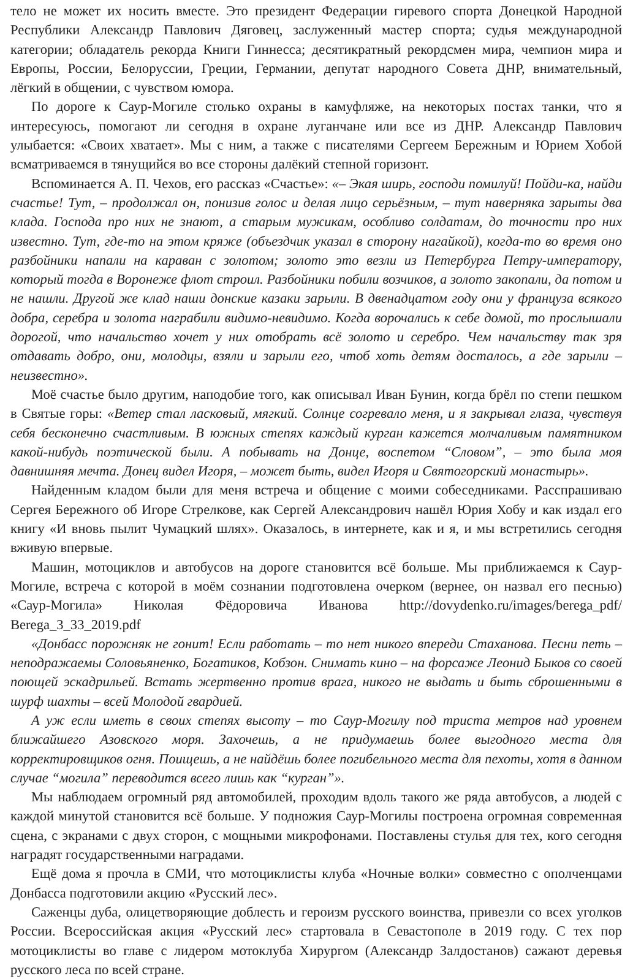тело не может их носить вместе. Это президент Федерации гиревого спорта Донецкой Народной Республики Александр Павлович Дяговец, заслуженный мастер спорта; судья международной категории; обладатель рекорда Книги Гиннесса; десятикратный рекордсмен мира, чемпион мира и Европы, России, Белоруссии, Греции, Германии, депутат народного Совета ДНР, внимательный, лёгкий в общении, с чувством юмора.
По дороге к Саур-Могиле столько охраны в камуфляже, на некоторых постах танки, что я интересуюсь, помогают ли сегодня в охране луганчане или все из ДНР. Александр Павлович улыбается: «Своих хватает». Мы с ним, а также с писателями Сергеем Бережным и Юрием Хобой всматриваемся в тянущийся во все стороны далёкий степной горизонт.
Вспоминается А. П. Чехов, его рассказ «Счастье»: «– Экая ширь, господи помилуй! Пойди-ка, найди счастье! Тут, – продолжал он, понизив голос и делая лицо серьёзным, – тут наверняка зарыты два клада. Господа про них не знают, а старым мужикам, особливо солдатам, до точности про них известно. Тут, где-то на этом кряже (объездчик указал в сторону нагайкой), когда-то во время оно разбойники напали на караван с золотом; золото это везли из Петербурга Петру-императору, который тогда в Воронеже флот строил. Разбойники побили возчиков, а золото закопали, да потом и не нашли. Другой же клад наши донские казаки зарыли. В двенадцатом году они у француза всякого добра, серебра и золота награбили видимо-невидимо. Когда ворочались к себе домой, то прослышали дорогой, что начальство хочет у них отобрать всё золото и серебро. Чем начальству так зря отдавать добро, они, молодцы, взяли и зарыли его, чтоб хоть детям досталось, а где зарыли – неизвестно».
Моё счастье было другим, наподобие того, как описывал Иван Бунин, когда брёл по степи пешком в Святые горы: «Ветер стал ласковый, мягкий. Солнце согревало меня, и я закрывал глаза, чувствуя себя бесконечно счастливым. В южных степях каждый курган кажется молчаливым памятником какой-нибудь поэтической были. А побывать на Донце, воспетом “Словом”, – это была моя давнишняя мечта. Донец видел Игоря, – может быть, видел Игоря и Святогорский монастырь».
Найденным кладом были для меня встреча и общение с моими собеседниками. Расспрашиваю Сергея Бережного об Игоре Стрелкове, как Сергей Александрович нашёл Юрия Хобу и как издал его книгу «И вновь пылит Чумацкий шлях». Оказалось, в интернете, как и я, и мы встретились сегодня вживую впервые.
Машин, мотоциклов и автобусов на дороге становится всё больше. Мы приближаемся к Саур-Могиле, встреча с которой в моём сознании подготовлена очерком (вернее, он назвал его песнью) «Саур-Могила» Николая Фёдоровича Иванова http://dovydenko.ru/images/berega_pdf/ Berega_3_33_2019.pdf
«Донбасс порожняк не гонит! Если работать – то нет никого впереди Стаханова. Песни петь – неподражаемы Соловьяненко, Богатиков, Кобзон. Снимать кино – на форсаже Леонид Быков со своей поющей эскадрильей. Встать жертвенно против врага, никого не выдать и быть сброшенными в шурф шахты – всей Молодой гвардией.
А уж если иметь в своих степях высоту – то Саур-Могилу под триста метров над уровнем ближайшего Азовского моря. Захочешь, а не придумаешь более выгодного места для корректировщиков огня. Поищешь, а не найдёшь более погибельного места для пехоты, хотя в данном случае “могила” переводится всего лишь как “курган”».
Мы наблюдаем огромный ряд автомобилей, проходим вдоль такого же ряда автобусов, а людей с каждой минутой становится всё больше. У подножия Саур-Могилы построена огромная современная сцена, с экранами с двух сторон, с мощными микрофонами. Поставлены стулья для тех, кого сегодня наградят государственными наградами.
Ещё дома я прочла в СМИ, что мотоциклисты клуба «Ночные волки» совместно с ополченцами Донбасса подготовили акцию «Русский лес».
Саженцы дуба, олицетворяющие доблесть и героизм русского воинства, привезли со всех уголков России. Всероссийская акция «Русский лес» стартовала в Севастополе в 2019 году. С тех пор мотоциклисты во главе с лидером мотоклуба Хирургом (Александр Залдостанов) сажают деревья русского леса по всей стране.